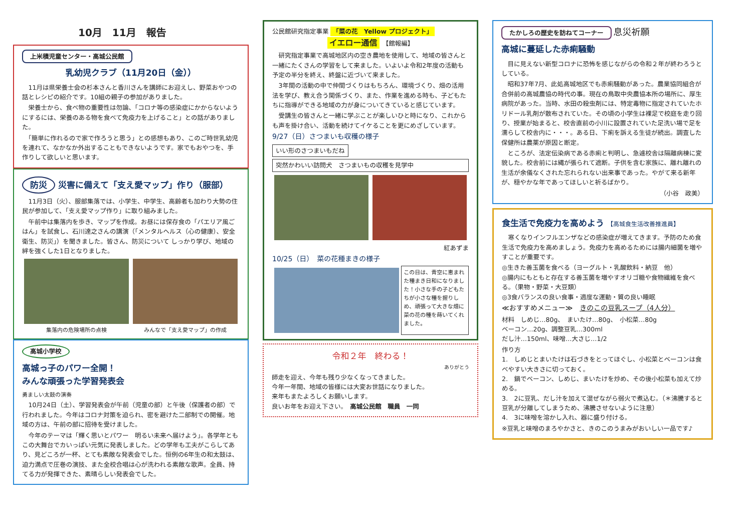10月　11月　報告
上米積児童センター・高城公民館
乳幼児クラブ（11月20日（金））
　11月は県栄養士会の杉本さんと香川さんを講師にお迎えし、野菜おやつの話とレシピの紹介です。10組の親子の参加がありました。
　栄養士から、食べ物の重要性は勿論、「コロナ等の感染症にかからないようにするには、栄養のある物を食べて免疫力を上げること」との話がありました。
　「簡単に作れるので家で作ろうと思う」との感想もあり、このご時世乳幼児を連れて、なかなか外出することもできないようです。家でもおやつを、手作りして欲しいと思います。
防災 災害に備えて「支え愛マップ」作り（服部）
　11月3日（火）、服部集落では、小学生、中学生、高齢者も加わり大勢の住民が参加して、「支え愛マップ作り」に取り組みました。
　午前中は集落内を歩き、マップを作成。お昼には保存食の「パエリア風ごはん」を試食し、石川達之さんの講演（「メンタルヘルス（心の健康）、安全衛生、防災」）を聞きました。皆さん、防災について しっかり学び、地域の絆を強くした1日となりました。
集落内の危険場所の点検 みんなで「支え愛マップ」の作成
高城小学校
高城っ子のパワー全開！
みんな頑張った学習発表会
勇ましい太鼓の演奏
　10月24日（土）、学習発表会が午前（児童の部）と午後（保護者の部）で行われました。今年はコロナ対策を迫られ、密を避けた二部制での開催。地域の方は、午前の部に招待を受けました。
　今年のテーマは「輝く思いとパワー　明るい未来へ届けよう」。各学年ともこの大舞台でカいっぱい元気に発表しました。どの学年も工夫がこらしてあり、見どころが一杯、とても素敵な発表会でした。恒例の6年生の和太鼓は、迫力満点で圧巻の演技、また全校合唱は心が洗われる素敵な歌声。全員、持てる力が発揮できた、素晴らしい発表会でした。
公民館研究指定事業 「菜の花　Yellow プロジェクト」
イエロー通信　【館報編】
　研究指定事業で高城地区内の空き農地を使用して、地域の皆さんと一緒にたくさんの学習をして来ました。いよいよ令和2年度の活動も予定の半分を終え、終盤に近づいて来ました。
　3年間の活動の中で仲間づくりはもちろん、環境づくり、畑の活用法を学び、教え合う関係づくり、また、作業を進める時も、子どもたちに指導ができる地域の力が身についてきていると感じています。
　受講生の皆さんと一緒に学ぶことが楽しいひと時になり、これからも声を掛け合い、活動を続けてイケることを更にめざしています。
9/27（日）さつまいも収穫の様子
いい形のさつまいもだね
突然かわいい訪問犬　さつまいもの収穫を見学中
紅あずま
10/25（日）　菜の花種まきの様子
この日は、青空に恵まれた種まき日和になりました！小さな手の子どもたちが小さな種を握りしめ、頑張って大きな畑に菜の花の種を蒔いてくれました。
令和２年　終わる！
ありがとう
師走を迎え、今年も残り少なくなってきました。
今年一年間、地域の皆様には大変お世話になりました。
来年もまたよろしくお願いします。
良いお年をお迎え下さい。　高城公民館　職員　一同
たかしろの歴史を訪ねてコーナー 息災祈願
高城に蔓延した赤痢騒動
　目に見えない新型コロナに恐怖を感じながらの令和２年が終わろうとしている。
　昭和37年7月、此処高城地区でも赤痢騒動があった。農業協同組合が合併前の高城農協の時代の事。現在の鳥取中央農協本所の場所に、厚生病院があった。当時、水田の殺虫剤には、特定毒物に指定されていたホリドール乳剤が散布されていた。その頃の小学生は裸足で校庭を走り回り、授業が始まると、校舎直前の小川に設置されていた足洗い場で足を濡らして校舎内に・・・。ある日、下痢を訴える生徒が続出。調査した保健所は農薬が原因と断定。
　ところが、法定伝染病である赤痢と判明し、急遽校舎は隔離病棟に変貌した。校舎前には縄が張られて遮断。子供を含む家族に、離れ離れの生活が余儀なくされた忘れられない出来事であった。やがて来る新年が、穏やかな年であってほしいと祈るばかり。
（小谷　政美）
食生活で免疫力を高めよう 【高城食生活改善推進員】
　寒くなりインフルエンザなどの感染症が増えてきます。予防のため食生活で免疫力を高めましょう。免疫力を高めるためには腸内細菌を増やすことが重要です。
◎生きた善玉菌を食べる（ヨーグルト・乳酸飲料・納豆　他）
◎腸内にもともと存在する善玉菌を増やすオリゴ糖や食物繊維を食べる。（果物・野菜・大豆類）
◎3食バランスの良い食事・適度な運動・質の良い睡眠
≪おすすめメニュー≫　きのこの豆乳スープ（4人分）
材料　しめじ…80g、　まいたけ…80g、　小松菜…80g
ベーコン…20g、調整豆乳…300ml
だし汁…150ml、味噌…大さじ…1/2
作り方
1.　しめじとまいたけは石づきをとってほぐし、小松菜とベーコンは食べやすい大きさに切っておく。
2.　鍋でベーコン、しめじ、まいたけを炒め、その後小松菜も加えて炒める。
3.　2に豆乳、だし汁を加えて混ぜながら弱火で煮込む。（＊沸騰すると豆乳が分離してしまうため、沸騰させないように注意）
4.　3に味噌を溶かし入れ、器に盛り付ける。
※豆乳と味噌のまろやかさと、きのこのうまみがおいしい一品です♪